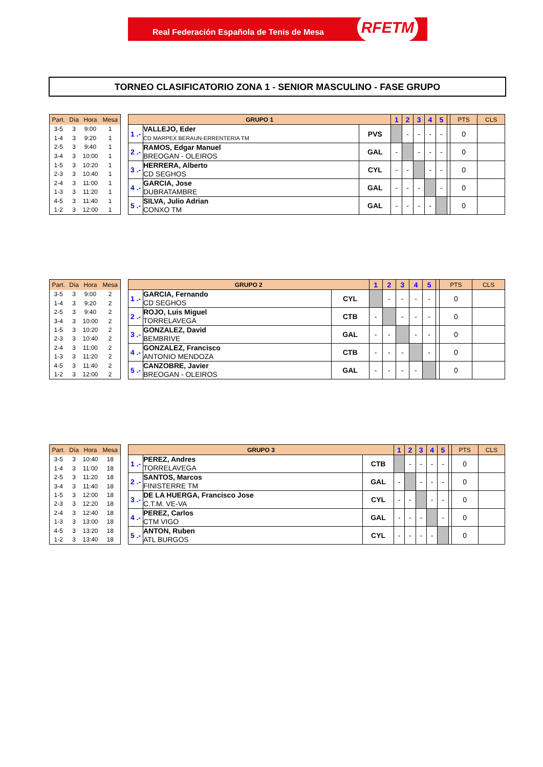Real Federación Española de Tenis de Mesa RFETM
TORNEO CLASIFICATORIO ZONA 1 - SENIOR MASCULINO - FASE GRUPO
| Part. | Día | Hora | Mesa |
| --- | --- | --- | --- |
| 3-5 | 3 | 9:00 | 1 |
| 1-4 | 3 | 9:20 | 1 |
| 2-5 | 3 | 9:40 | 1 |
| 3-4 | 3 | 10:00 | 1 |
| 1-5 | 3 | 10:20 | 1 |
| 2-3 | 3 | 10:40 | 1 |
| 2-4 | 3 | 11:00 | 1 |
| 1-3 | 3 | 11:20 | 1 |
| 4-5 | 3 | 11:40 | 1 |
| 1-2 | 3 | 12:00 | 1 |
| GRUPO 1 | | | 1 | 2 | 3 | 4 | 5 | | PTS | CLS |
| --- | --- | --- | --- | --- | --- | --- | --- | --- | --- | --- |
| 1 .- | VALLEJO, Eder CD MARPEX BERAUN-ERRENTERIA TM | PVS | | - | - | - | - | | 0 | |
| 2 .- | RAMOS, Edgar Manuel BREOGAN - OLEIROS | GAL | - | | - | - | - | | 0 | |
| 3 .- | HERRERA, Alberto CD SEGHOS | CYL | - | - | | - | - | | 0 | |
| 4 .- | GARCIA, Jose DUBRATAMBRE | GAL | - | - | - | | - | | 0 | |
| 5 .- | SILVA, Julio Adrian CONXO TM | GAL | - | - | - | - | | | 0 | |
| Part. | Día | Hora | Mesa |
| --- | --- | --- | --- |
| 3-5 | 3 | 9:00 | 2 |
| 1-4 | 3 | 9:20 | 2 |
| 2-5 | 3 | 9:40 | 2 |
| 3-4 | 3 | 10:00 | 2 |
| 1-5 | 3 | 10:20 | 2 |
| 2-3 | 3 | 10:40 | 2 |
| 2-4 | 3 | 11:00 | 2 |
| 1-3 | 3 | 11:20 | 2 |
| 4-5 | 3 | 11:40 | 2 |
| 1-2 | 3 | 12:00 | 2 |
| GRUPO 2 | | | 1 | 2 | 3 | 4 | 5 | | PTS | CLS |
| --- | --- | --- | --- | --- | --- | --- | --- | --- | --- | --- |
| 1 .- | GARCIA, Fernando CD SEGHOS | CYL | | - | - | - | - | | 0 | |
| 2 .- | ROJO, Luis Miguel TORRELAVEGA | CTB | - | | - | - | - | | 0 | |
| 3 .- | GONZALEZ, David BEMBRIVE | GAL | - | - | | - | - | | 0 | |
| 4 .- | GONZALEZ, Francisco ANTONIO MENDOZA | CTB | - | - | - | | - | | 0 | |
| 5 .- | CANZOBRE, Javier BREOGAN - OLEIROS | GAL | - | - | - | - | | | 0 | |
| Part. | Día | Hora | Mesa |
| --- | --- | --- | --- |
| 3-5 | 3 | 10:40 | 18 |
| 1-4 | 3 | 11:00 | 18 |
| 2-5 | 3 | 11:20 | 18 |
| 3-4 | 3 | 11:40 | 18 |
| 1-5 | 3 | 12:00 | 18 |
| 2-3 | 3 | 12:20 | 18 |
| 2-4 | 3 | 12:40 | 18 |
| 1-3 | 3 | 13:00 | 18 |
| 4-5 | 3 | 13:20 | 18 |
| 1-2 | 3 | 13:40 | 18 |
| GRUPO 3 | | | 1 | 2 | 3 | 4 | 5 | | PTS | CLS |
| --- | --- | --- | --- | --- | --- | --- | --- | --- | --- | --- |
| 1 .- | PEREZ, Andres TORRELAVEGA | CTB | | - | - | - | - | | 0 | |
| 2 .- | SANTOS, Marcos FINISTERRE TM | GAL | - | | - | - | - | | 0 | |
| 3 .- | DE LA HUERGA, Francisco Jose C.T.M. VE-VA | CYL | - | - | | - | - | | 0 | |
| 4 .- | PEREZ, Carlos CTM VIGO | GAL | - | - | - | | - | | 0 | |
| 5 .- | ANTON, Ruben ATL BURGOS | CYL | - | - | - | - | | | 0 | |